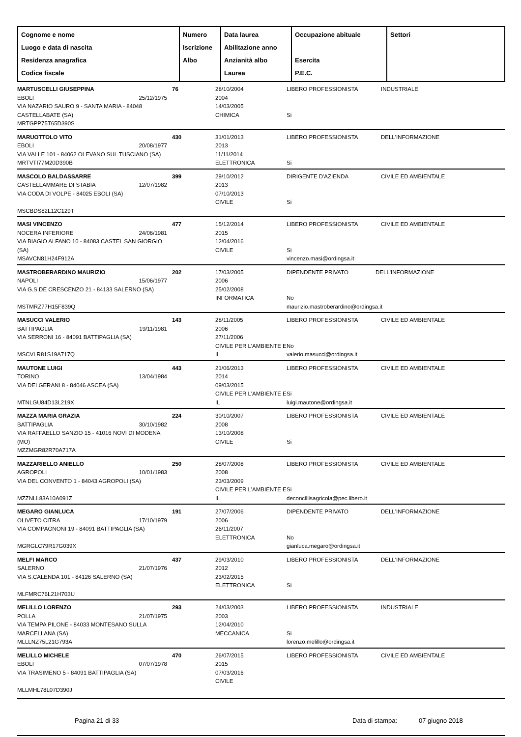| Cognome e nome Luogo e data di nascita Residenza anagrafica Codice fiscale | Numero Iscrizione Albo | Data laurea Abilitazione anno Anzianità albo Laurea | Occupazione abituale Esercita P.E.C. | Settori |
| --- | --- | --- | --- | --- |
| MARTUSCELLI GIUSEPPINA EBOLI 25/12/1975 VIA NAZARIO SAURO 9 - SANTA MARIA - 84048 CASTELLABATE (SA) MRTGPP75T65D390S | 76 | 28/10/2004 2004 14/03/2005 CHIMICA | LIBERO PROFESSIONISTA Si | INDUSTRIALE |
| MARUOTTOLO VITO EBOLI 20/08/1977 VIA VALLE 101 - 84062 OLEVANO SUL TUSCIANO (SA) MRTVTI77M20D390B | 430 | 31/01/2013 2013 11/11/2014 ELETTRONICA | LIBERO PROFESSIONISTA Si | DELL'INFORMAZIONE |
| MASCOLO BALDASSARRE CASTELLAMMARE DI STABIA 12/07/1982 VIA CODA DI VOLPE - 84025 EBOLI (SA) MSCBDS82L12C129T | 399 | 29/10/2012 2013 07/10/2013 CIVILE | DIRIGENTE D'AZIENDA Si | CIVILE ED AMBIENTALE |
| MASI VINCENZO NOCERA INFERIORE 24/06/1981 VIA BIAGIO ALFANO 10 - 84083 CASTEL SAN GIORGIO (SA) MSAVCN81H24F912A | 477 | 15/12/2014 2015 12/04/2016 CIVILE | LIBERO PROFESSIONISTA Si vincenzo.masi@ordingsa.it | CIVILE ED AMBIENTALE |
| MASTROBERARDINO MAURIZIO NAPOLI 15/06/1977 VIA G.S.DE CRESCENZO 21 - 84133 SALERNO (SA) MSTMRZ77H15F839Q | 202 | 17/03/2005 2006 25/02/2008 INFORMATICA | DIPENDENTE PRIVATO DELL'INFORMAZIONE No maurizio.mastroberardino@ordingsa.it | |
| MASUCCI VALERIO BATTIPAGLIA 19/11/1981 VIA SERRONI 16 - 84091 BATTIPAGLIA (SA) MSCVLR81S19A717Q | 143 | 28/11/2005 2006 27/11/2006 CIVILE PER L'AMBIENTE E IL | LIBERO PROFESSIONISTA No valerio.masucci@ordingsa.it | CIVILE ED AMBIENTALE |
| MAUTONE LUIGI TORINO 13/04/1984 VIA DEI GERANI 8 - 84046 ASCEA (SA) MTNLGU84D13L219X | 443 | 21/06/2013 2014 09/03/2015 CIVILE PER L'AMBIENTE E IL | LIBERO PROFESSIONISTA Si luigi.mautone@ordingsa.it | CIVILE ED AMBIENTALE |
| MAZZA MARIA GRAZIA BATTIPAGLIA 30/10/1982 VIA RAFFAELLO SANZIO 15 - 41016 NOVI DI MODENA (MO) MZZMGR82R70A717A | 224 | 30/10/2007 2008 13/10/2008 CIVILE | LIBERO PROFESSIONISTA Si | CIVILE ED AMBIENTALE |
| MAZZARIELLO ANIELLO AGROPOLI 10/01/1983 VIA DEL CONVENTO 1 - 84043 AGROPOLI (SA) MZZNLL83A10A091Z | 250 | 28/07/2008 2008 23/03/2009 CIVILE PER L'AMBIENTE E IL | LIBERO PROFESSIONISTA Si deconciliisagricola@pec.libero.it | CIVILE ED AMBIENTALE |
| MEGARO GIANLUCA OLIVETO CITRA 17/10/1979 VIA COMPAGNONI 19 - 84091 BATTIPAGLIA (SA) MGRGLC79R17G039X | 191 | 27/07/2006 2006 26/11/2007 ELETTRONICA | DIPENDENTE PRIVATO No gianluca.megaro@ordingsa.it | DELL'INFORMAZIONE |
| MELFI MARCO SALERNO 21/07/1976 VIA S.CALENDA 101 - 84126 SALERNO (SA) MLFMRC76L21H703U | 437 | 29/03/2010 2012 23/02/2015 ELETTRONICA | LIBERO PROFESSIONISTA Si | DELL'INFORMAZIONE |
| MELILLO LORENZO POLLA 21/07/1975 VIA TEMPA PILONE - 84033 MONTESANO SULLA MARCELLANA (SA) MLLLNZ75L21G793A | 293 | 24/03/2003 2003 12/04/2010 MECCANICA | LIBERO PROFESSIONISTA Si lorenzo.melillo@ordingsa.it | INDUSTRIALE |
| MELILLO MICHELE EBOLI 07/07/1978 VIA TRASIMENO 5 - 84091 BATTIPAGLIA (SA) MLLMHL78L07D390J | 470 | 26/07/2015 2015 07/03/2016 CIVILE | LIBERO PROFESSIONISTA | CIVILE ED AMBIENTALE |
Pagina 21 di 33 Data di stampa: 07 giugno 2018